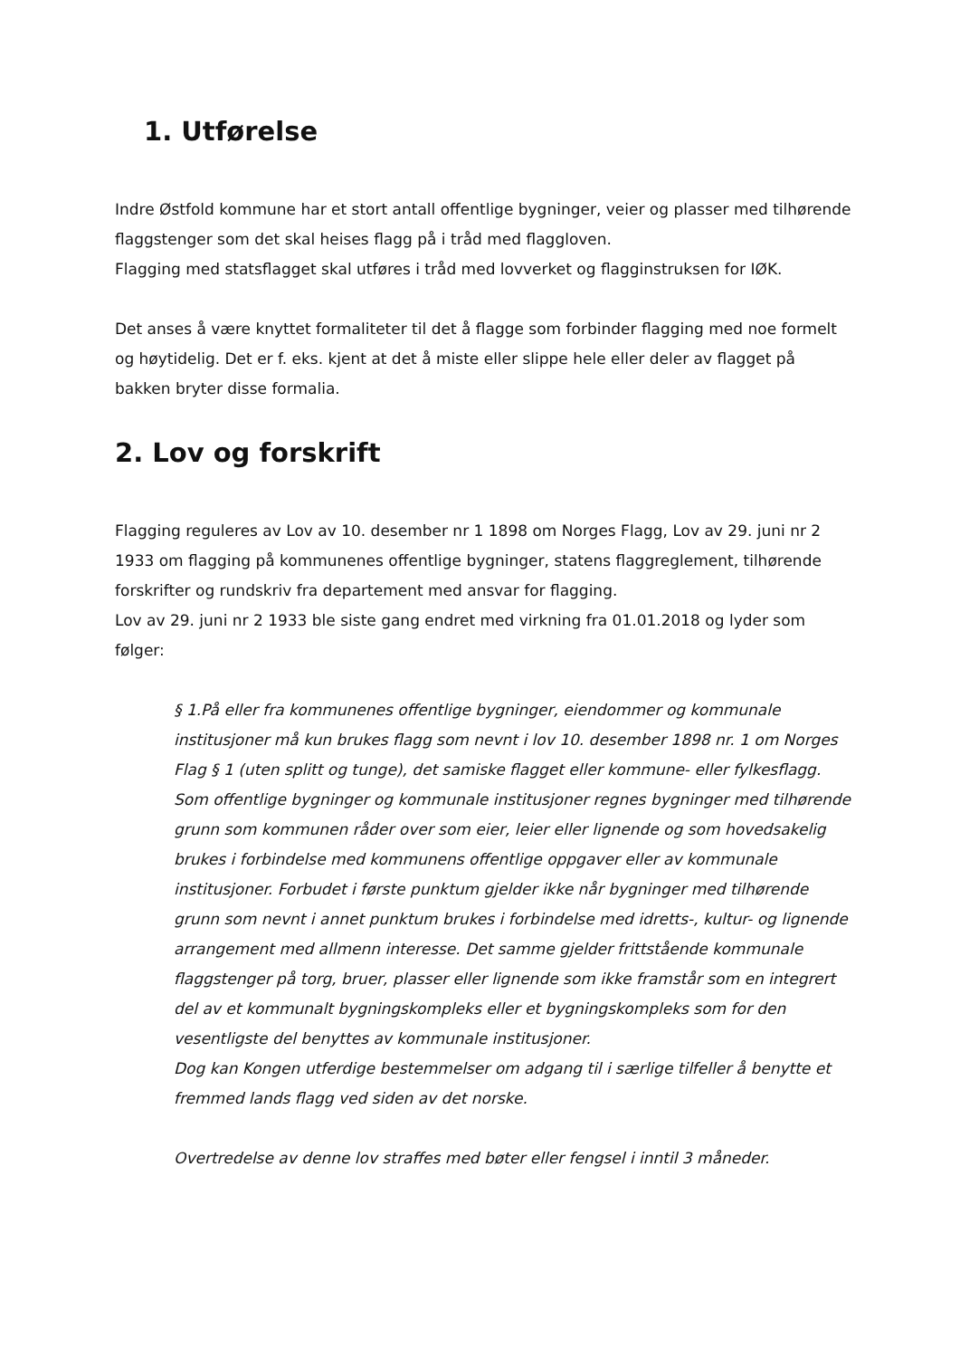1. Utførelse
Indre Østfold kommune har et stort antall offentlige bygninger, veier og plasser med tilhørende flaggstenger som det skal heises flagg på i tråd med flaggloven.
Flagging med statsflagget skal utføres i tråd med lovverket og flagginstruksen for IØK.
Det anses å være knyttet formaliteter til det å flagge som forbinder flagging med noe formelt og høytidelig. Det er f. eks. kjent at det å miste eller slippe hele eller deler av flagget på bakken bryter disse formalia.
2. Lov og forskrift
Flagging reguleres av Lov av 10. desember nr 1 1898 om Norges Flagg, Lov av 29. juni nr 2 1933 om flagging på kommunenes offentlige bygninger, statens flaggreglement, tilhørende forskrifter og rundskriv fra departement med ansvar for flagging.
Lov av 29. juni nr 2 1933 ble siste gang endret med virkning fra 01.01.2018 og lyder som følger:
§ 1.På eller fra kommunenes offentlige bygninger, eiendommer og kommunale institusjoner må kun brukes flagg som nevnt i lov 10. desember 1898 nr. 1 om Norges Flag § 1 (uten splitt og tunge), det samiske flagget eller kommune- eller fylkesflagg. Som offentlige bygninger og kommunale institusjoner regnes bygninger med tilhørende grunn som kommunen råder over som eier, leier eller lignende og som hovedsakelig brukes i forbindelse med kommunens offentlige oppgaver eller av kommunale institusjoner. Forbudet i første punktum gjelder ikke når bygninger med tilhørende grunn som nevnt i annet punktum brukes i forbindelse med idretts-, kultur- og lignende arrangement med allmenn interesse. Det samme gjelder frittstående kommunale flaggstenger på torg, bruer, plasser eller lignende som ikke framstår som en integrert del av et kommunalt bygningskompleks eller et bygningskompleks som for den vesentligste del benyttes av kommunale institusjoner.
Dog kan Kongen utferdige bestemmelser om adgang til i særlige tilfeller å benytte et fremmed lands flagg ved siden av det norske.
Overtredelse av denne lov straffes med bøter eller fengsel i inntil 3 måneder.